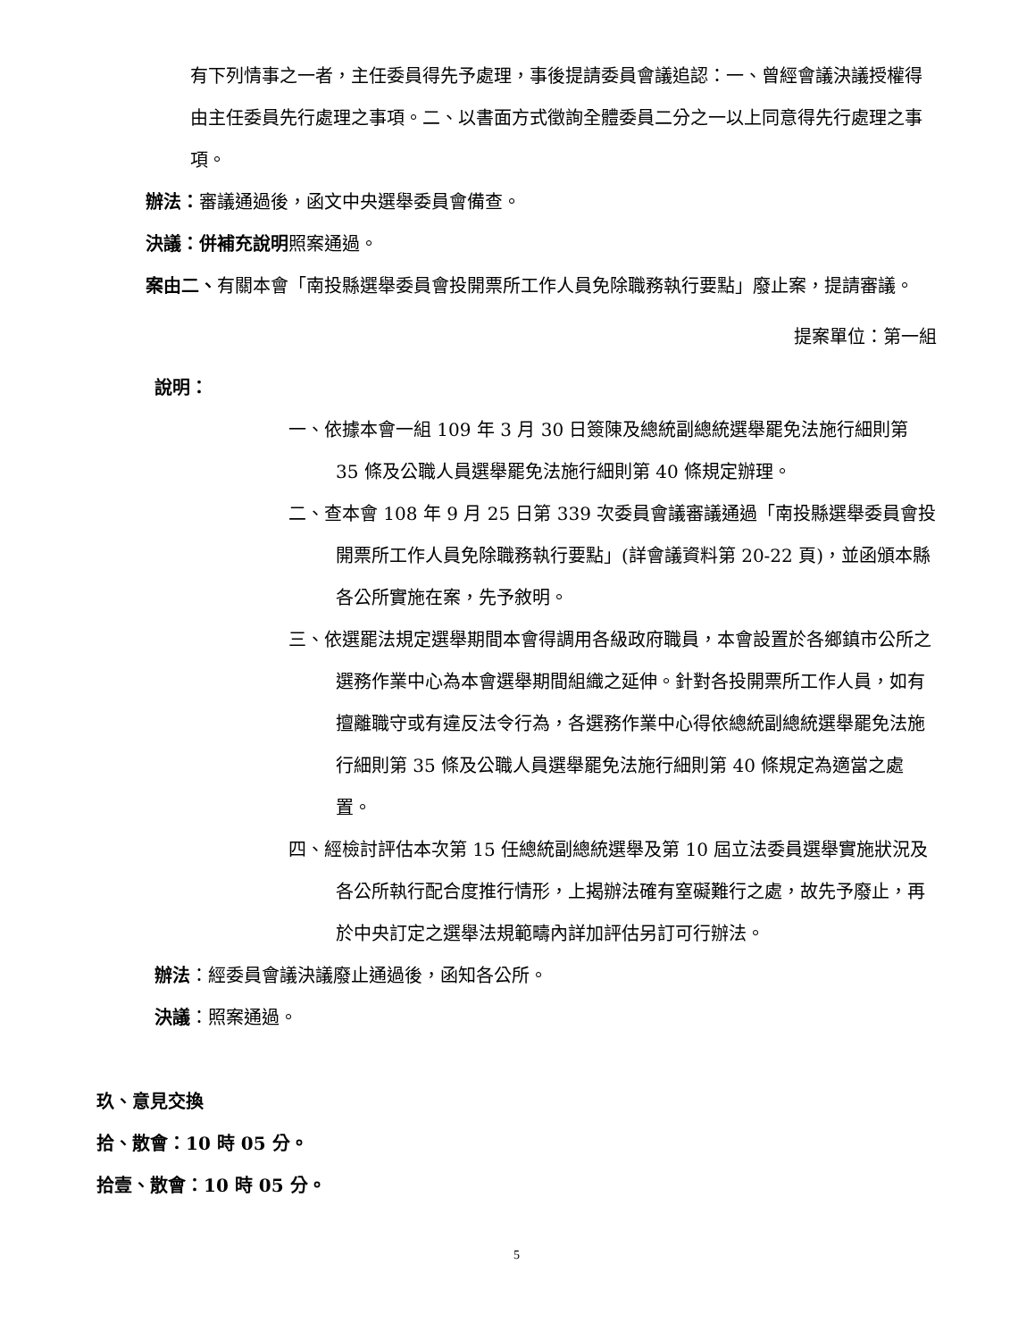有下列情事之一者，主任委員得先予處理，事後提請委員會議追認：一、曾經會議決議授權得由主任委員先行處理之事項。二、以書面方式徵詢全體委員二分之一以上同意得先行處理之事項。
辦法：審議通過後，函文中央選舉委員會備查。
決議：併補充說明照案通過。
案由二、有關本會「南投縣選舉委員會投開票所工作人員免除職務執行要點」廢止案，提請審議。
提案單位：第一組
說明：
一、依據本會一組 109 年 3 月 30 日簽陳及總統副總統選舉罷免法施行細則第 35 條及公職人員選舉罷免法施行細則第 40 條規定辦理。
二、查本會 108 年 9 月 25 日第 339 次委員會議審議通過「南投縣選舉委員會投開票所工作人員免除職務執行要點」(詳會議資料第 20-22 頁)，並函頒本縣各公所實施在案，先予敘明。
三、依選罷法規定選舉期間本會得調用各級政府職員，本會設置於各鄉鎮市公所之選務作業中心為本會選舉期間組織之延伸。針對各投開票所工作人員，如有擅離職守或有違反法令行為，各選務作業中心得依總統副總統選舉罷免法施行細則第 35 條及公職人員選舉罷免法施行細則第 40 條規定為適當之處置。
四、經檢討評估本次第 15 任總統副總統選舉及第 10 屆立法委員選舉實施狀況及各公所執行配合度推行情形，上揭辦法確有窒礙難行之處，故先予廢止，再於中央訂定之選舉法規範疇內詳加評估另訂可行辦法。
辦法：經委員會議決議廢止通過後，函知各公所。
決議：照案通過。
玖、意見交換
拾、散會：10 時 05 分。
拾壹、散會：10 時 05 分。
5